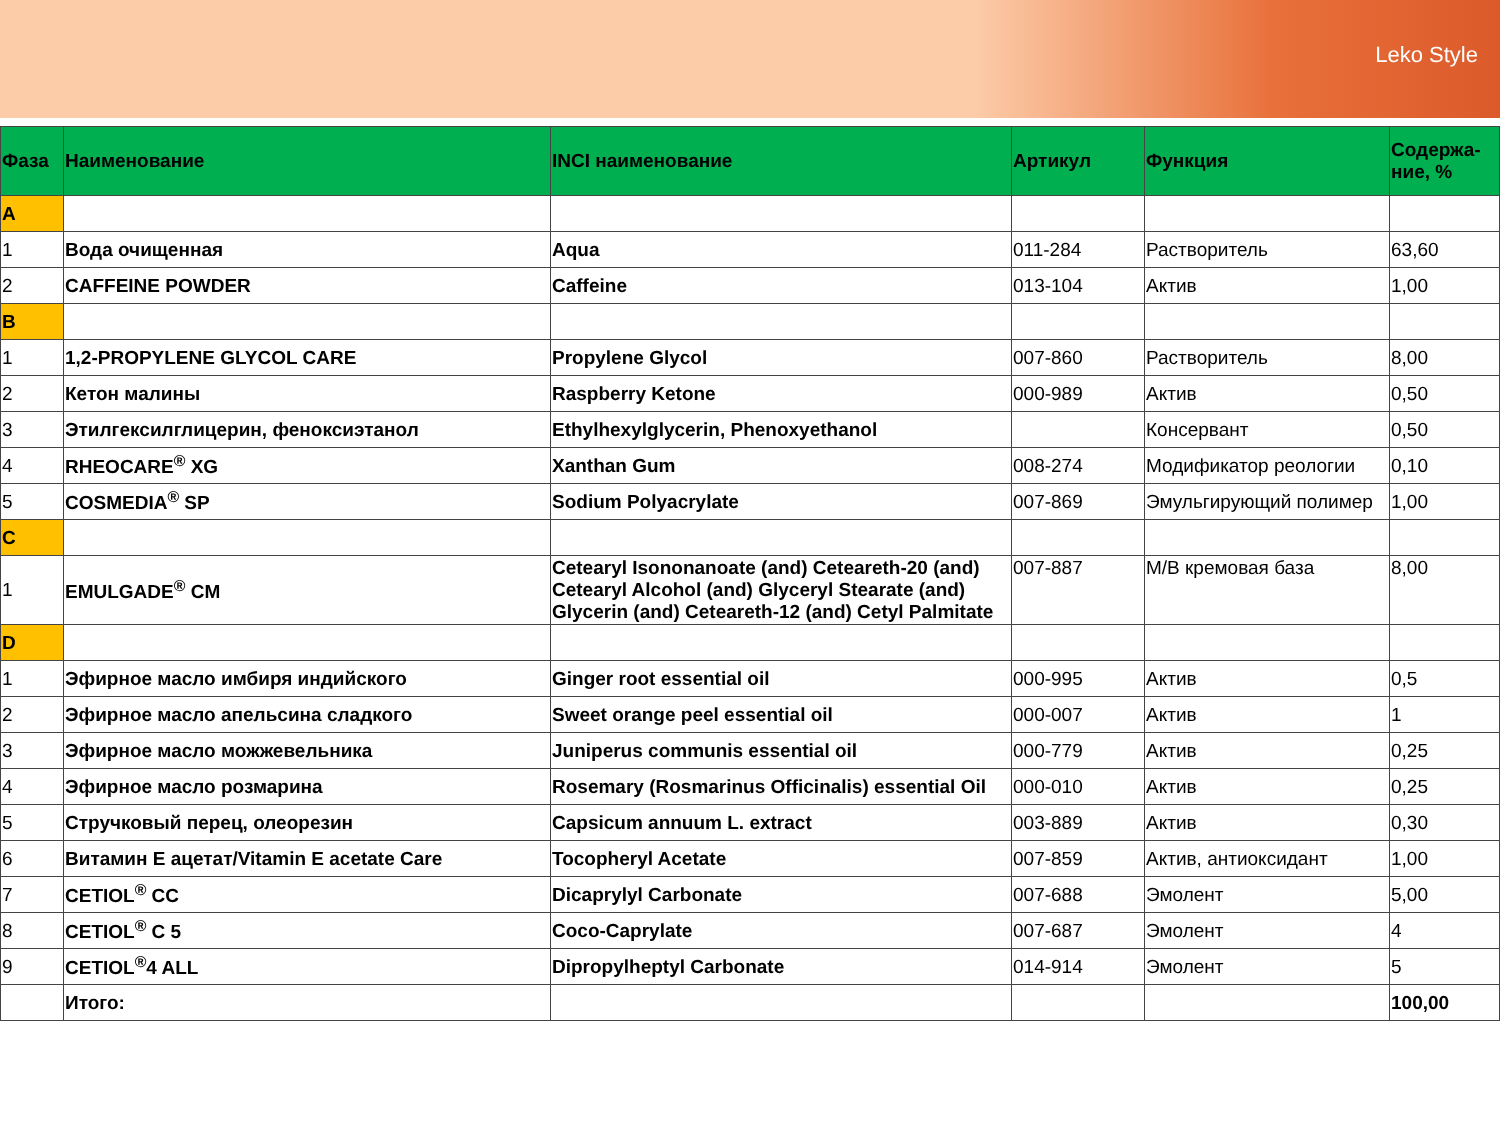Leko Style
| Фаза | Наименование | INCI наименование | Артикул | Функция | Содержа-ние, % |
| --- | --- | --- | --- | --- | --- |
| A | | | | | |
| 1 | Вода очищенная | Aqua | 011-284 | Растворитель | 63,60 |
| 2 | CAFFEINE POWDER | Caffeine | 013-104 | Актив | 1,00 |
| B | | | | | |
| 1 | 1,2-PROPYLENE GLYCOL CARE | Propylene Glycol | 007-860 | Растворитель | 8,00 |
| 2 | Кетон малины | Raspberry Ketone | 000-989 | Актив | 0,50 |
| 3 | Этилгексилглицерин, феноксиэтанол | Ethylhexylglycerin, Phenoxyethanol | | Консервант | 0,50 |
| 4 | RHEOCARE<sup>®</sup> XG | Xanthan Gum | 008-274 | Модификатор реологии | 0,10 |
| 5 | COSMEDIA<sup>®</sup> SP | Sodium Polyacrylate | 007-869 | Эмульгирующий полимер | 1,00 |
| C | | | | | |
| 1 | EMULGADE<sup>®</sup> CM | Cetearyl Isononanoate (and) Ceteareth-20 (and) Cetearyl Alcohol (and) Glyceryl Stearate (and) Glycerin (and) Ceteareth-12 (and) Cetyl Palmitate | 007-887 | М/В кремовая база | 8,00 |
| D | | | | | |
| 1 | Эфирное масло имбиря индийского | Ginger root essential oil | 000-995 | Актив | 0,5 |
| 2 | Эфирное масло апельсина сладкого | Sweet orange peel essential oil | 000-007 | Актив | 1 |
| 3 | Эфирное масло можжевельника | Juniperus communis essential oil | 000-779 | Актив | 0,25 |
| 4 | Эфирное масло розмарина | Rosemary (Rosmarinus Officinalis) essential Oil | 000-010 | Актив | 0,25 |
| 5 | Стручковый перец, олеорезин | Capsicum annuum L. extract | 003-889 | Актив | 0,30 |
| 6 | Витамин Е ацетат/Vitamin E acetate Care | Tocopheryl Acetate | 007-859 | Актив, антиоксидант | 1,00 |
| 7 | CETIOL<sup>®</sup> CC | Dicaprylyl Carbonate | 007-688 | Эмолент | 5,00 |
| 8 | CETIOL<sup>®</sup> C 5 | Coco-Caprylate | 007-687 | Эмолент | 4 |
| 9 | CETIOL<sup>®</sup>4 ALL | Dipropylheptyl Carbonate | 014-914 | Эмолент | 5 |
| | Итого: | | | | 100,00 |